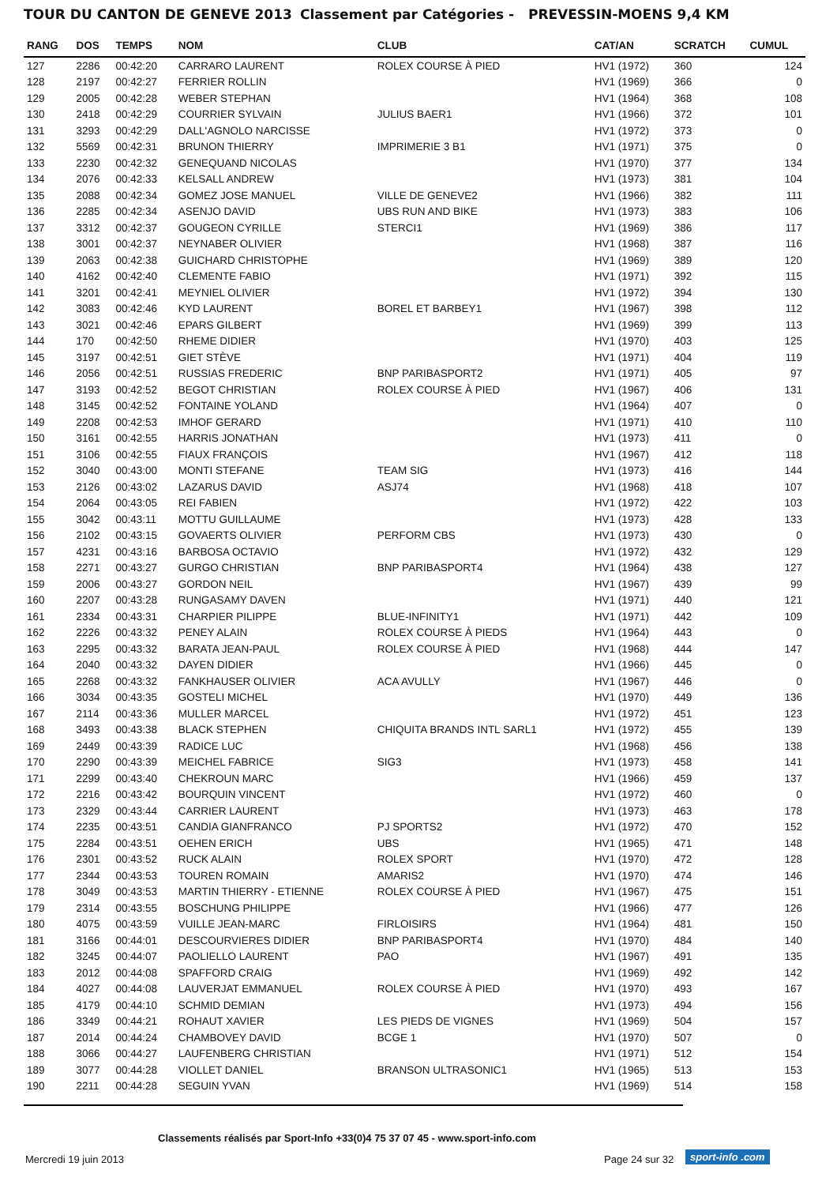TOUR DU CANTON DE GENEVE 2013 Classement par Catégories - PREVESSIN-MOENS 9,4 KM
| RANG | DOS | TEMPS | NOM | CLUB | CAT/AN | SCRATCH | CUMUL |
| --- | --- | --- | --- | --- | --- | --- | --- |
| 127 | 2286 | 00:42:20 | CARRARO LAURENT | ROLEX COURSE À PIED | HV1 (1972) | 360 | 124 |
| 128 | 2197 | 00:42:27 | FERRIER ROLLIN | | HV1 (1969) | 366 | 0 |
| 129 | 2005 | 00:42:28 | WEBER STEPHAN | | HV1 (1964) | 368 | 108 |
| 130 | 2418 | 00:42:29 | COURRIER SYLVAIN | JULIUS BAER1 | HV1 (1966) | 372 | 101 |
| 131 | 3293 | 00:42:29 | DALL'AGNOLO NARCISSE | | HV1 (1972) | 373 | 0 |
| 132 | 5569 | 00:42:31 | BRUNON THIERRY | IMPRIMERIE 3 B1 | HV1 (1971) | 375 | 0 |
| 133 | 2230 | 00:42:32 | GENEQUAND NICOLAS | | HV1 (1970) | 377 | 134 |
| 134 | 2076 | 00:42:33 | KELSALL ANDREW | | HV1 (1973) | 381 | 104 |
| 135 | 2088 | 00:42:34 | GOMEZ JOSE MANUEL | VILLE DE GENEVE2 | HV1 (1966) | 382 | 111 |
| 136 | 2285 | 00:42:34 | ASENJO DAVID | UBS RUN AND BIKE | HV1 (1973) | 383 | 106 |
| 137 | 3312 | 00:42:37 | GOUGEON CYRILLE | STERCI1 | HV1 (1969) | 386 | 117 |
| 138 | 3001 | 00:42:37 | NEYNABER OLIVIER | | HV1 (1968) | 387 | 116 |
| 139 | 2063 | 00:42:38 | GUICHARD CHRISTOPHE | | HV1 (1969) | 389 | 120 |
| 140 | 4162 | 00:42:40 | CLEMENTE FABIO | | HV1 (1971) | 392 | 115 |
| 141 | 3201 | 00:42:41 | MEYNIEL OLIVIER | | HV1 (1972) | 394 | 130 |
| 142 | 3083 | 00:42:46 | KYD LAURENT | BOREL ET BARBEY1 | HV1 (1967) | 398 | 112 |
| 143 | 3021 | 00:42:46 | EPARS GILBERT | | HV1 (1969) | 399 | 113 |
| 144 | 170 | 00:42:50 | RHEME DIDIER | | HV1 (1970) | 403 | 125 |
| 145 | 3197 | 00:42:51 | GIET STÈVE | | HV1 (1971) | 404 | 119 |
| 146 | 2056 | 00:42:51 | RUSSIAS FREDERIC | BNP PARIBASPORT2 | HV1 (1971) | 405 | 97 |
| 147 | 3193 | 00:42:52 | BEGOT CHRISTIAN | ROLEX COURSE À PIED | HV1 (1967) | 406 | 131 |
| 148 | 3145 | 00:42:52 | FONTAINE YOLAND | | HV1 (1964) | 407 | 0 |
| 149 | 2208 | 00:42:53 | IMHOF GERARD | | HV1 (1971) | 410 | 110 |
| 150 | 3161 | 00:42:55 | HARRIS JONATHAN | | HV1 (1973) | 411 | 0 |
| 151 | 3106 | 00:42:55 | FIAUX FRANÇOIS | | HV1 (1967) | 412 | 118 |
| 152 | 3040 | 00:43:00 | MONTI STEFANE | TEAM SIG | HV1 (1973) | 416 | 144 |
| 153 | 2126 | 00:43:02 | LAZARUS DAVID | ASJ74 | HV1 (1968) | 418 | 107 |
| 154 | 2064 | 00:43:05 | REI FABIEN | | HV1 (1972) | 422 | 103 |
| 155 | 3042 | 00:43:11 | MOTTU GUILLAUME | | HV1 (1973) | 428 | 133 |
| 156 | 2102 | 00:43:15 | GOVAERTS OLIVIER | PERFORM CBS | HV1 (1973) | 430 | 0 |
| 157 | 4231 | 00:43:16 | BARBOSA OCTAVIO | | HV1 (1972) | 432 | 129 |
| 158 | 2271 | 00:43:27 | GURGO CHRISTIAN | BNP PARIBASPORT4 | HV1 (1964) | 438 | 127 |
| 159 | 2006 | 00:43:27 | GORDON NEIL | | HV1 (1967) | 439 | 99 |
| 160 | 2207 | 00:43:28 | RUNGASAMY DAVEN | | HV1 (1971) | 440 | 121 |
| 161 | 2334 | 00:43:31 | CHARPIER PILIPPE | BLUE-INFINITY1 | HV1 (1971) | 442 | 109 |
| 162 | 2226 | 00:43:32 | PENEY ALAIN | ROLEX COURSE À PIEDS | HV1 (1964) | 443 | 0 |
| 163 | 2295 | 00:43:32 | BARATA JEAN-PAUL | ROLEX COURSE À PIED | HV1 (1968) | 444 | 147 |
| 164 | 2040 | 00:43:32 | DAYEN DIDIER | | HV1 (1966) | 445 | 0 |
| 165 | 2268 | 00:43:32 | FANKHAUSER OLIVIER | ACA AVULLY | HV1 (1967) | 446 | 0 |
| 166 | 3034 | 00:43:35 | GOSTELI MICHEL | | HV1 (1970) | 449 | 136 |
| 167 | 2114 | 00:43:36 | MULLER MARCEL | | HV1 (1972) | 451 | 123 |
| 168 | 3493 | 00:43:38 | BLACK STEPHEN | CHIQUITA BRANDS INTL SARL1 | HV1 (1972) | 455 | 139 |
| 169 | 2449 | 00:43:39 | RADICE LUC | | HV1 (1968) | 456 | 138 |
| 170 | 2290 | 00:43:39 | MEICHEL FABRICE | SIG3 | HV1 (1973) | 458 | 141 |
| 171 | 2299 | 00:43:40 | CHEKROUN MARC | | HV1 (1966) | 459 | 137 |
| 172 | 2216 | 00:43:42 | BOURQUIN VINCENT | | HV1 (1972) | 460 | 0 |
| 173 | 2329 | 00:43:44 | CARRIER LAURENT | | HV1 (1973) | 463 | 178 |
| 174 | 2235 | 00:43:51 | CANDIA GIANFRANCO | PJ SPORTS2 | HV1 (1972) | 470 | 152 |
| 175 | 2284 | 00:43:51 | OEHEN ERICH | UBS | HV1 (1965) | 471 | 148 |
| 176 | 2301 | 00:43:52 | RUCK ALAIN | ROLEX SPORT | HV1 (1970) | 472 | 128 |
| 177 | 2344 | 00:43:53 | TOUREN ROMAIN | AMARIS2 | HV1 (1970) | 474 | 146 |
| 178 | 3049 | 00:43:53 | MARTIN THIERRY - ETIENNE | ROLEX COURSE À PIED | HV1 (1967) | 475 | 151 |
| 179 | 2314 | 00:43:55 | BOSCHUNG PHILIPPE | | HV1 (1966) | 477 | 126 |
| 180 | 4075 | 00:43:59 | VUILLE JEAN-MARC | FIRLOISIRS | HV1 (1964) | 481 | 150 |
| 181 | 3166 | 00:44:01 | DESCOURVIERES DIDIER | BNP PARIBASPORT4 | HV1 (1970) | 484 | 140 |
| 182 | 3245 | 00:44:07 | PAOLIELLO LAURENT | PAO | HV1 (1967) | 491 | 135 |
| 183 | 2012 | 00:44:08 | SPAFFORD CRAIG | | HV1 (1969) | 492 | 142 |
| 184 | 4027 | 00:44:08 | LAUVERJAT EMMANUEL | ROLEX COURSE À PIED | HV1 (1970) | 493 | 167 |
| 185 | 4179 | 00:44:10 | SCHMID DEMIAN | | HV1 (1973) | 494 | 156 |
| 186 | 3349 | 00:44:21 | ROHAUT XAVIER | LES PIEDS DE VIGNES | HV1 (1969) | 504 | 157 |
| 187 | 2014 | 00:44:24 | CHAMBOVEY DAVID | BCGE 1 | HV1 (1970) | 507 | 0 |
| 188 | 3066 | 00:44:27 | LAUFENBERG CHRISTIAN | | HV1 (1971) | 512 | 154 |
| 189 | 3077 | 00:44:28 | VIOLLET DANIEL | BRANSON ULTRASONIC1 | HV1 (1965) | 513 | 153 |
| 190 | 2211 | 00:44:28 | SEGUIN YVAN | | HV1 (1969) | 514 | 158 |
Classements réalisés par Sport-Info +33(0)4 75 37 07 45 - www.sport-info.com
Mercredi 19 juin 2013 Page 24 sur 32 sport-info .com